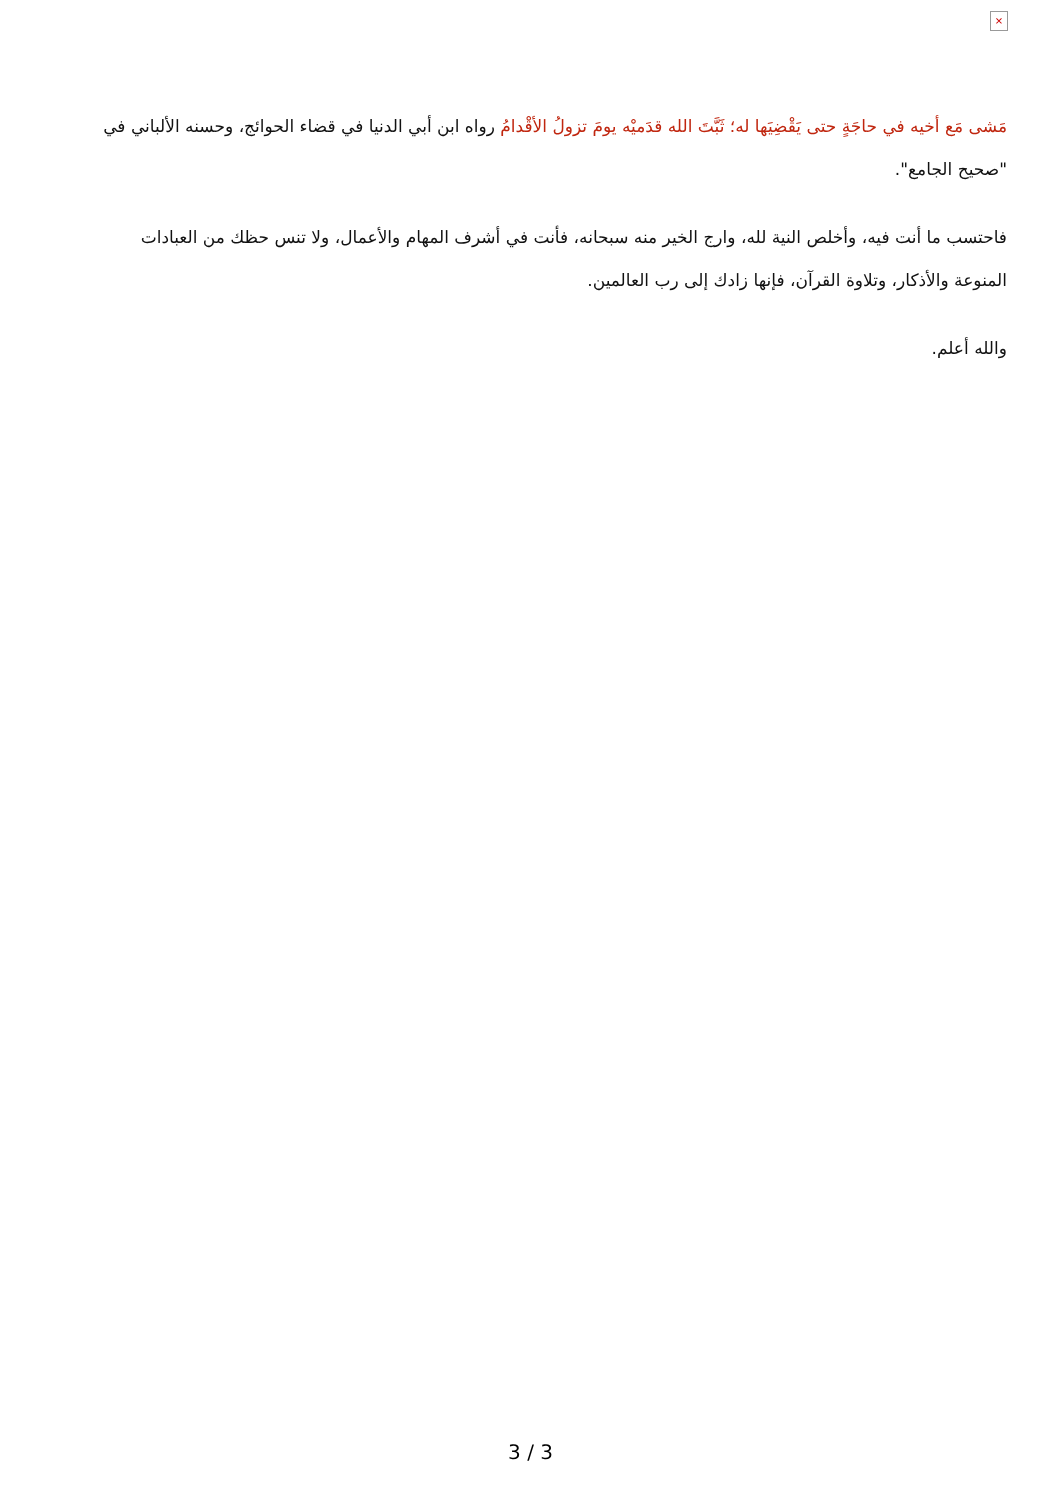×
مَشى مَع أخيه في حاجَةٍ حتى يَقْضِيَها له؛ ثَبَّتَ الله قدَميْه يومَ تزولُ الأقْدامُ رواه ابن أبي الدنيا في قضاء الحوائج، وحسنه الألباني في "صحيح الجامع".
فاحتسب ما أنت فيه، وأخلص النية لله، وارج الخير منه سبحانه، فأنت في أشرف المهام والأعمال، ولا تنس حظك من العبادات المنوعة والأذكار، وتلاوة القرآن، فإنها زادك إلى رب العالمين.
والله أعلم.
3 / 3